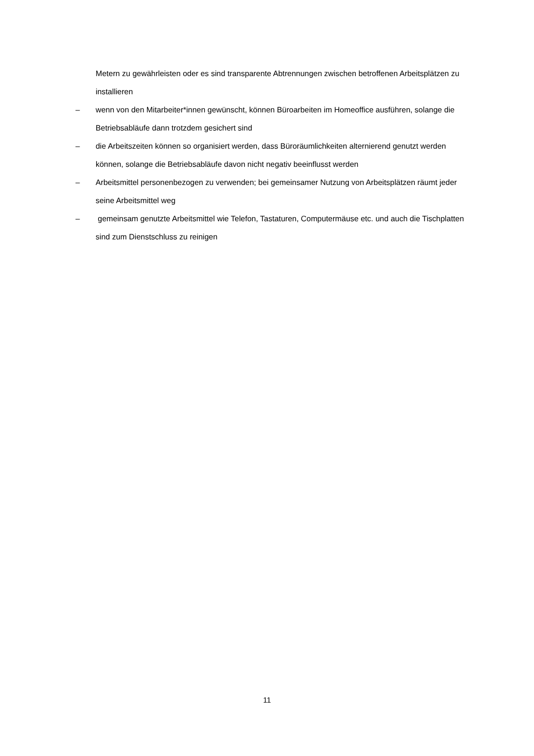Metern zu gewährleisten oder es sind transparente Abtrennungen zwischen betroffenen Arbeitsplätzen zu installieren
– wenn von den Mitarbeiter*innen gewünscht, können Büroarbeiten im Homeoffice ausführen, solange die Betriebsabläufe dann trotzdem gesichert sind
– die Arbeitszeiten können so organisiert werden, dass Büroräumlichkeiten alternierend genutzt werden können, solange die Betriebsabläufe davon nicht negativ beeinflusst werden
– Arbeitsmittel personenbezogen zu verwenden; bei gemeinsamer Nutzung von Arbeitsplätzen räumt jeder seine Arbeitsmittel weg
– gemeinsam genutzte Arbeitsmittel wie Telefon, Tastaturen, Computermäuse etc. und auch die Tischplatten sind zum Dienstschluss zu reinigen
11